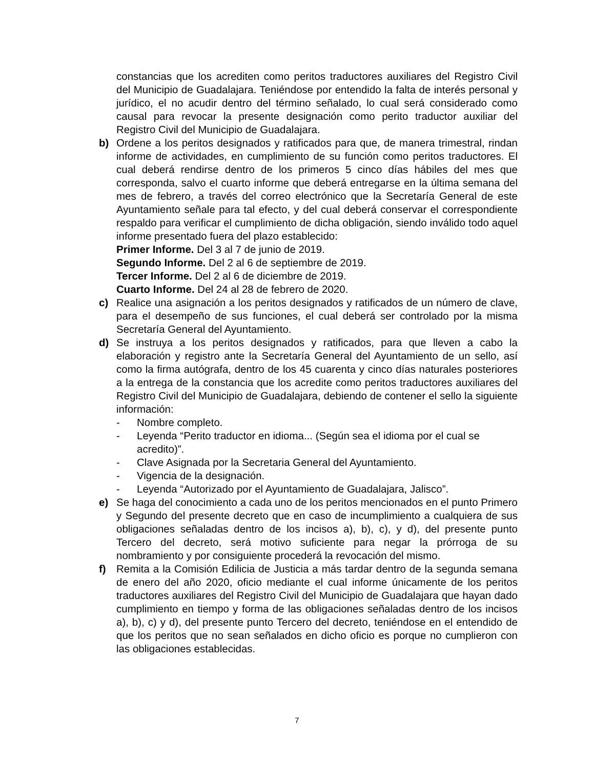constancias que los acrediten como peritos traductores auxiliares del Registro Civil del Municipio de Guadalajara. Teniéndose por entendido la falta de interés personal y jurídico, el no acudir dentro del término señalado, lo cual será considerado como causal para revocar la presente designación como perito traductor auxiliar del Registro Civil del Municipio de Guadalajara.
b) Ordene a los peritos designados y ratificados para que, de manera trimestral, rindan informe de actividades, en cumplimiento de su función como peritos traductores. El cual deberá rendirse dentro de los primeros 5 cinco días hábiles del mes que corresponda, salvo el cuarto informe que deberá entregarse en la última semana del mes de febrero, a través del correo electrónico que la Secretaría General de este Ayuntamiento señale para tal efecto, y del cual deberá conservar el correspondiente respaldo para verificar el cumplimiento de dicha obligación, siendo inválido todo aquel informe presentado fuera del plazo establecido:
Primer Informe. Del 3 al 7 de junio de 2019.
Segundo Informe. Del 2 al 6 de septiembre de 2019.
Tercer Informe. Del 2 al 6 de diciembre de 2019.
Cuarto Informe. Del 24 al 28 de febrero de 2020.
c) Realice una asignación a los peritos designados y ratificados de un número de clave, para el desempeño de sus funciones, el cual deberá ser controlado por la misma Secretaría General del Ayuntamiento.
d) Se instruya a los peritos designados y ratificados, para que lleven a cabo la elaboración y registro ante la Secretaría General del Ayuntamiento de un sello, así como la firma autógrafa, dentro de los 45 cuarenta y cinco días naturales posteriores a la entrega de la constancia que los acredite como peritos traductores auxiliares del Registro Civil del Municipio de Guadalajara, debiendo de contener el sello la siguiente información:
- Nombre completo.
- Leyenda “Perito traductor en idioma... (Según sea el idioma por el cual se acredito)”.
- Clave Asignada por la Secretaria General del Ayuntamiento.
- Vigencia de la designación.
- Leyenda “Autorizado por el Ayuntamiento de Guadalajara, Jalisco”.
e) Se haga del conocimiento a cada uno de los peritos mencionados en el punto Primero y Segundo del presente decreto que en caso de incumplimiento a cualquiera de sus obligaciones señaladas dentro de los incisos a), b), c), y d), del presente punto Tercero del decreto, será motivo suficiente para negar la prórroga de su nombramiento y por consiguiente procederá la revocación del mismo.
f) Remita a la Comisión Edilicia de Justicia a más tardar dentro de la segunda semana de enero del año 2020, oficio mediante el cual informe únicamente de los peritos traductores auxiliares del Registro Civil del Municipio de Guadalajara que hayan dado cumplimiento en tiempo y forma de las obligaciones señaladas dentro de los incisos a), b), c) y d), del presente punto Tercero del decreto, teniéndose en el entendido de que los peritos que no sean señalados en dicho oficio es porque no cumplieron con las obligaciones establecidas.
7